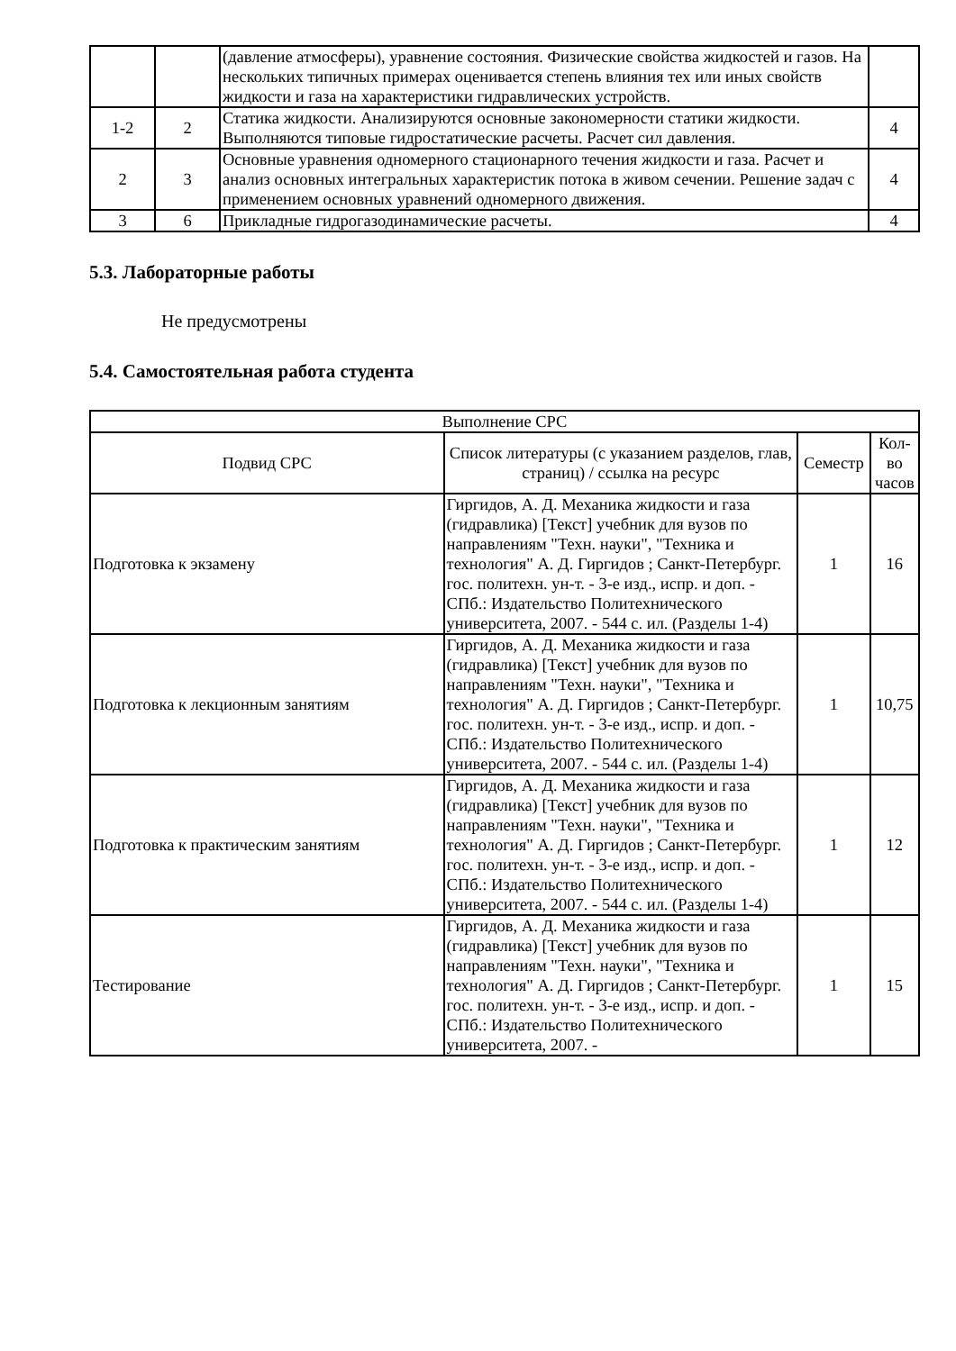| | | (давление атмосферы), уравнение состояния. Физические свойства жидкостей и газов. На нескольких типичных примерах оценивается степень влияния тех или иных свойств жидкости и газа на характеристики гидравлических устройств. | |
| 1-2 | 2 | Статика жидкости. Анализируются основные закономерности статики жидкости. Выполняются типовые гидростатические расчеты. Расчет сил давления. | 4 |
| 2 | 3 | Основные уравнения одномерного стационарного течения жидкости и газа. Расчет и анализ основных интегральных характеристик потока в живом сечении. Решение задач с применением основных уравнений одномерного движения. | 4 |
| 3 | 6 | Прикладные гидрогазодинамические расчеты. | 4 |
5.3. Лабораторные работы
Не предусмотрены
5.4. Самостоятельная работа студента
| Выполнение СРС | | | |
| --- | --- | --- | --- |
| Подвид СРС | Список литературы (с указанием разделов, глав, страниц) / ссылка на ресурс | Семестр | Кол-во часов |
| Подготовка к экзамену | Гиргидов, А. Д. Механика жидкости и газа (гидравлика) [Текст] учебник для вузов по направлениям "Техн. науки", "Техника и технология" А. Д. Гиргидов ; Санкт-Петербург. гос. политехн. ун-т. - 3-е изд., испр. и доп. - СПб.: Издательство Политехнического университета, 2007. - 544 с. ил. (Разделы 1-4) | 1 | 16 |
| Подготовка к лекционным занятиям | Гиргидов, А. Д. Механика жидкости и газа (гидравлика) [Текст] учебник для вузов по направлениям "Техн. науки", "Техника и технология" А. Д. Гиргидов ; Санкт-Петербург. гос. политехн. ун-т. - 3-е изд., испр. и доп. - СПб.: Издательство Политехнического университета, 2007. - 544 с. ил. (Разделы 1-4) | 1 | 10,75 |
| Подготовка к практическим занятиям | Гиргидов, А. Д. Механика жидкости и газа (гидравлика) [Текст] учебник для вузов по направлениям "Техн. науки", "Техника и технология" А. Д. Гиргидов ; Санкт-Петербург. гос. политехн. ун-т. - 3-е изд., испр. и доп. - СПб.: Издательство Политехнического университета, 2007. - 544 с. ил. (Разделы 1-4) | 1 | 12 |
| Тестирование | Гиргидов, А. Д. Механика жидкости и газа (гидравлика) [Текст] учебник для вузов по направлениям "Техн. науки", "Техника и технология" А. Д. Гиргидов ; Санкт-Петербург. гос. политехн. ун-т. - 3-е изд., испр. и доп. - СПб.: Издательство Политехнического университета, 2007. - | 1 | 15 |